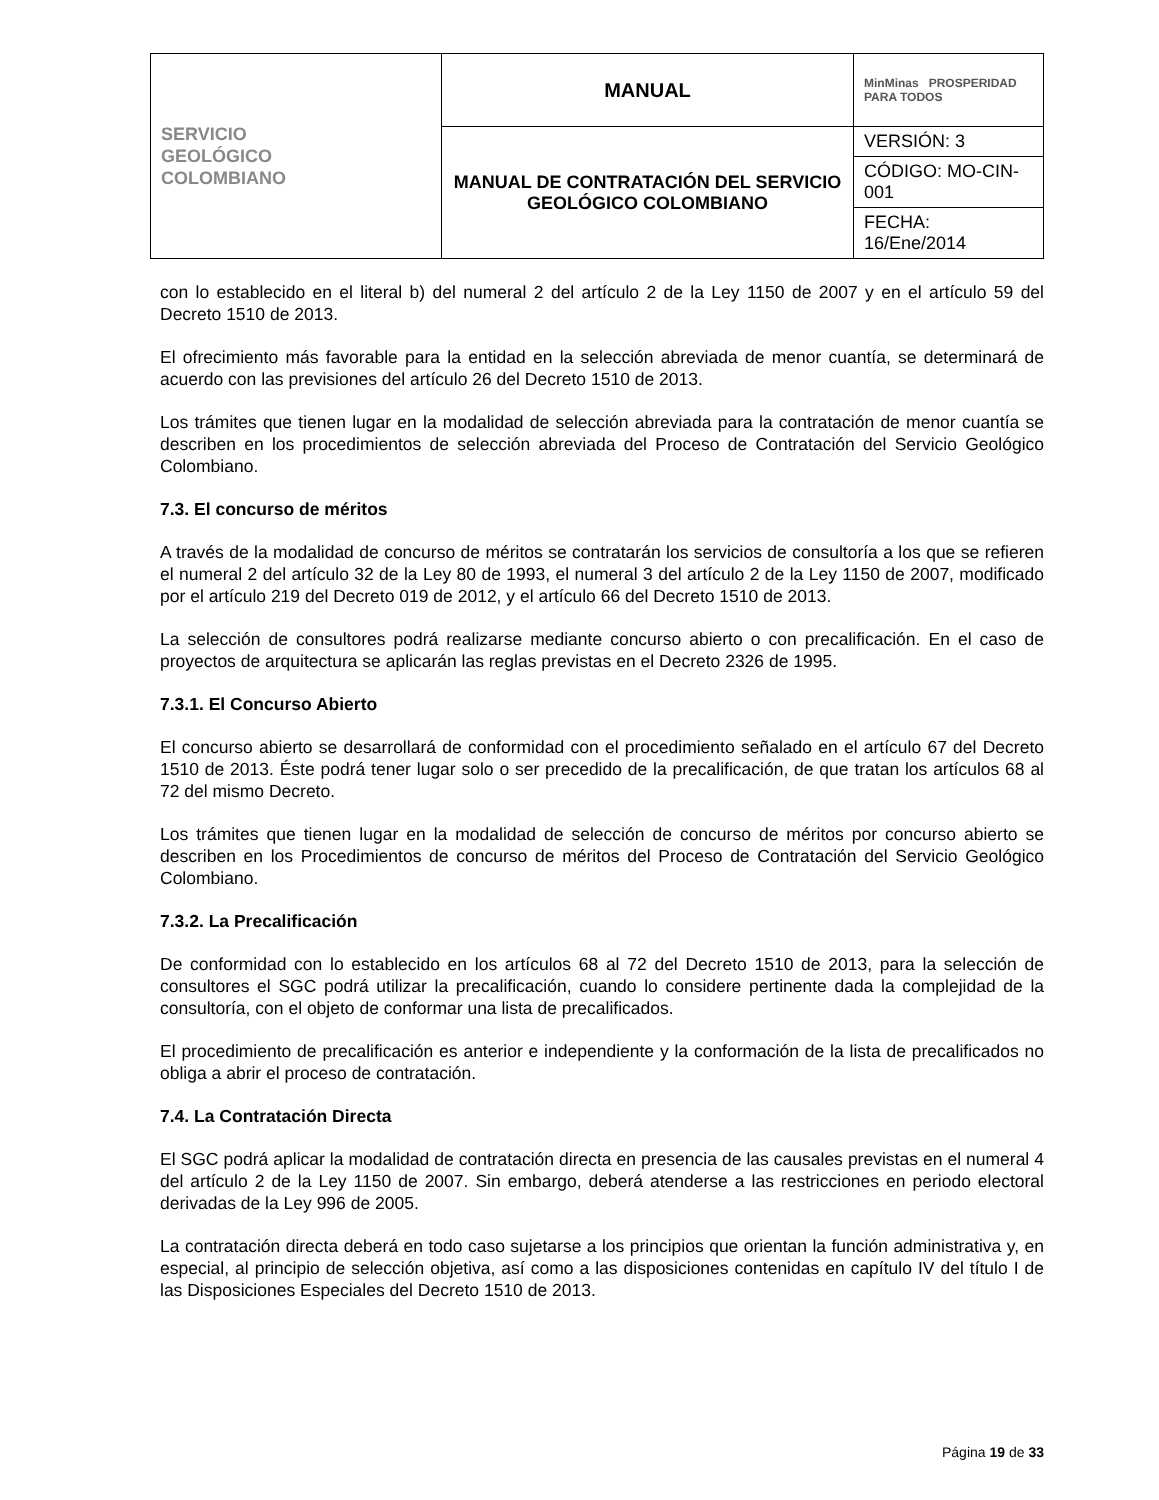| SERVICIO GEOLÓGICO COLOMBIANO | MANUAL | MinMinas PROSPERIDAD PARA TODOS |
| | MANUAL DE CONTRATACIÓN DEL SERVICIO GEOLÓGICO COLOMBIANO | VERSIÓN: 3 |
| | | CÓDIGO: MO-CIN-001 |
| | | FECHA: 16/Ene/2014 |
con lo establecido en el literal b) del numeral 2 del artículo 2 de la Ley 1150 de 2007 y en el artículo 59 del Decreto 1510 de 2013.
El ofrecimiento más favorable para la entidad en la selección abreviada de menor cuantía, se determinará de acuerdo con las previsiones del artículo 26 del Decreto 1510 de 2013.
Los trámites que tienen lugar en la modalidad de selección abreviada para la contratación de menor cuantía se describen en los procedimientos de selección abreviada del Proceso de Contratación del Servicio Geológico Colombiano.
7.3. El concurso de méritos
A través de la modalidad de concurso de méritos se contratarán los servicios de consultoría a los que se refieren el numeral 2 del artículo 32 de la Ley 80 de 1993, el numeral 3 del artículo 2 de la Ley 1150 de 2007, modificado por el artículo 219 del Decreto 019 de 2012, y el artículo 66 del Decreto 1510 de 2013.
La selección de consultores podrá realizarse mediante concurso abierto o con precalificación. En el caso de proyectos de arquitectura se aplicarán las reglas previstas en el Decreto 2326 de 1995.
7.3.1. El Concurso Abierto
El concurso abierto se desarrollará de conformidad con el procedimiento señalado en el artículo 67 del Decreto 1510 de 2013. Éste podrá tener lugar solo o ser precedido de la precalificación, de que tratan los artículos 68 al 72 del mismo Decreto.
Los trámites que tienen lugar en la modalidad de selección de concurso de méritos por concurso abierto se describen en los Procedimientos de concurso de méritos del Proceso de Contratación del Servicio Geológico Colombiano.
7.3.2. La Precalificación
De conformidad con lo establecido en los artículos 68 al 72 del Decreto 1510 de 2013, para la selección de consultores el SGC podrá utilizar la precalificación, cuando lo considere pertinente dada la complejidad de la consultoría, con el objeto de conformar una lista de precalificados.
El procedimiento de precalificación es anterior e independiente y la conformación de la lista de precalificados no obliga a abrir el proceso de contratación.
7.4. La Contratación Directa
El SGC podrá aplicar la modalidad de contratación directa en presencia de las causales previstas en el numeral 4 del artículo 2 de la Ley 1150 de 2007. Sin embargo, deberá atenderse a las restricciones en periodo electoral derivadas de la Ley 996 de 2005.
La contratación directa deberá en todo caso sujetarse a los principios que orientan la función administrativa y, en especial, al principio de selección objetiva, así como a las disposiciones contenidas en capítulo IV del título I de las Disposiciones Especiales del Decreto 1510 de 2013.
Página 19 de 33